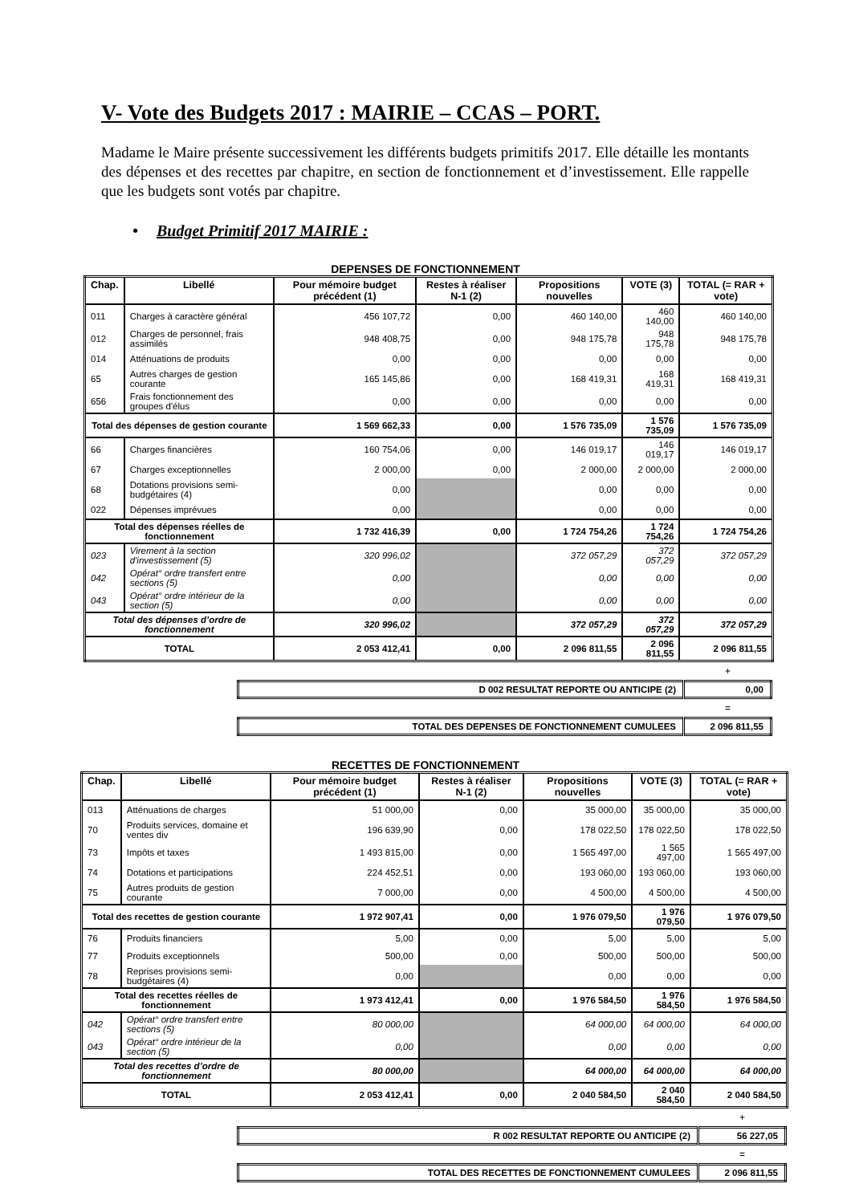V- Vote des Budgets 2017 : MAIRIE – CCAS – PORT.
Madame le Maire présente successivement les différents budgets primitifs 2017. Elle détaille les montants des dépenses et des recettes par chapitre, en section de fonctionnement et d’investissement. Elle rappelle que les budgets sont votés par chapitre.
• Budget Primitif 2017 MAIRIE :
DEPENSES DE FONCTIONNEMENT
| Chap. | Libellé | Pour mémoire budget précédent (1) | Restes à réaliser N-1 (2) | Propositions nouvelles | VOTE (3) | TOTAL (= RAR + vote) |
| --- | --- | --- | --- | --- | --- | --- |
| 011 | Charges à caractère général | 456 107,72 | 0,00 | 460 140,00 | 460 140,00 | 460 140,00 |
| 012 | Charges de personnel, frais assimilés | 948 408,75 | 0,00 | 948 175,78 | 948 175,78 | 948 175,78 |
| 014 | Atténuations de produits | 0,00 | 0,00 | 0,00 | 0,00 | 0,00 |
| 65 | Autres charges de gestion courante | 165 145,86 | 0,00 | 168 419,31 | 168 419,31 | 168 419,31 |
| 656 | Frais fonctionnement des groupes d'élus | 0,00 | 0,00 | 0,00 | 0,00 | 0,00 |
| Total des dépenses de gestion courante | | 1 569 662,33 | 0,00 | 1 576 735,09 | 1 576 735,09 | 1 576 735,09 |
| 66 | Charges financières | 160 754,06 | 0,00 | 146 019,17 | 146 019,17 | 146 019,17 |
| 67 | Charges exceptionnelles | 2 000,00 | 0,00 | 2 000,00 | 2 000,00 | 2 000,00 |
| 68 | Dotations provisions semi-budgétaires (4) | 0,00 | | 0,00 | 0,00 | 0,00 |
| 022 | Dépenses imprévues | 0,00 | | 0,00 | 0,00 | 0,00 |
| Total des dépenses réelles de fonctionnement | | 1 732 416,39 | 0,00 | 1 724 754,26 | 1 724 754,26 | 1 724 754,26 |
| 023 | Virement à la section d'investissement (5) | 320 996,02 | | 372 057,29 | 372 057,29 | 372 057,29 |
| 042 | Opérat° ordre transfert entre sections (5) | 0,00 | | 0,00 | 0,00 | 0,00 |
| 043 | Opérat° ordre intérieur de la section (5) | 0,00 | | 0,00 | 0,00 | 0,00 |
| Total des dépenses d’ordre de fonctionnement | | 320 996,02 | | 372 057,29 | 372 057,29 | 372 057,29 |
| TOTAL | | 2 053 412,41 | 0,00 | 2 096 811,55 | 2 096 811,55 | 2 096 811,55 |
+
| D 002 RESULTAT REPORTE OU ANTICIPE (2) | 0,00 |
=
| TOTAL DES DEPENSES DE FONCTIONNEMENT CUMULEES | 2 096 811,55 |
RECETTES DE FONCTIONNEMENT
| Chap. | Libellé | Pour mémoire budget précédent (1) | Restes à réaliser N-1 (2) | Propositions nouvelles | VOTE (3) | TOTAL (= RAR + vote) |
| --- | --- | --- | --- | --- | --- | --- |
| 013 | Atténuations de charges | 51 000,00 | 0,00 | 35 000,00 | 35 000,00 | 35 000,00 |
| 70 | Produits services, domaine et ventes div | 196 639,90 | 0,00 | 178 022,50 | 178 022,50 | 178 022,50 |
| 73 | Impôts et taxes | 1 493 815,00 | 0,00 | 1 565 497,00 | 1 565 497,00 | 1 565 497,00 |
| 74 | Dotations et participations | 224 452,51 | 0,00 | 193 060,00 | 193 060,00 | 193 060,00 |
| 75 | Autres produits de gestion courante | 7 000,00 | 0,00 | 4 500,00 | 4 500,00 | 4 500,00 |
| Total des recettes de gestion courante | | 1 972 907,41 | 0,00 | 1 976 079,50 | 1 976 079,50 | 1 976 079,50 |
| 76 | Produits financiers | 5,00 | 0,00 | 5,00 | 5,00 | 5,00 |
| 77 | Produits exceptionnels | 500,00 | 0,00 | 500,00 | 500,00 | 500,00 |
| 78 | Reprises provisions semi-budgétaires (4) | 0,00 | | 0,00 | 0,00 | 0,00 |
| Total des recettes réelles de fonctionnement | | 1 973 412,41 | 0,00 | 1 976 584,50 | 1 976 584,50 | 1 976 584,50 |
| 042 | Opérat° ordre transfert entre sections (5) | 80 000,00 | | 64 000,00 | 64 000,00 | 64 000,00 |
| 043 | Opérat° ordre intérieur de la section (5) | 0,00 | | 0,00 | 0,00 | 0,00 |
| Total des recettes d’ordre de fonctionnement | | 80 000,00 | | 64 000,00 | 64 000,00 | 64 000,00 |
| TOTAL | | 2 053 412,41 | 0,00 | 2 040 584,50 | 2 040 584,50 | 2 040 584,50 |
+
| R 002 RESULTAT REPORTE OU ANTICIPE (2) | 56 227,05 |
=
| TOTAL DES RECETTES DE FONCTIONNEMENT CUMULEES | 2 096 811,55 |